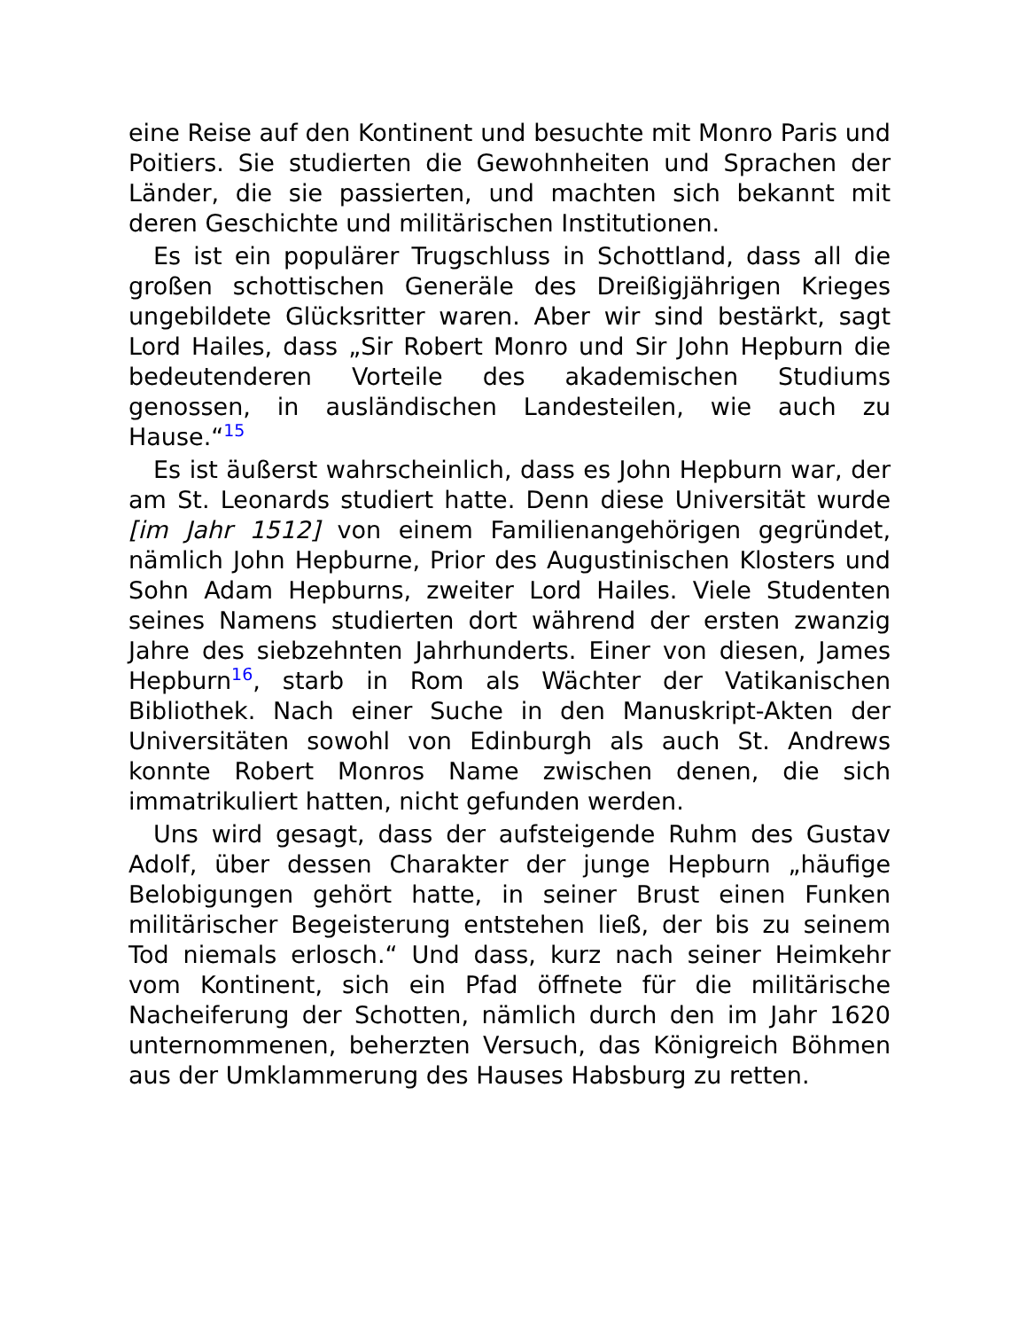eine Reise auf den Kontinent und besuchte mit Monro Paris und Poitiers. Sie studierten die Gewohnheiten und Sprachen der Länder, die sie passierten, und machten sich bekannt mit deren Geschichte und militärischen Institutionen.
Es ist ein populärer Trugschluss in Schottland, dass all die großen schottischen Generäle des Dreißigjährigen Krieges ungebildete Glücksritter waren. Aber wir sind bestärkt, sagt Lord Hailes, dass „Sir Robert Monro und Sir John Hepburn die bedeutenderen Vorteile des akademischen Studiums genossen, in ausländischen Landesteilen, wie auch zu Hause.“<sup>15</sup>
Es ist äußerst wahrscheinlich, dass es John Hepburn war, der am St. Leonards studiert hatte. Denn diese Universität wurde [im Jahr 1512] von einem Familienangehörigen gegründet, nämlich John Hepburne, Prior des Augustinischen Klosters und Sohn Adam Hepburns, zweiter Lord Hailes. Viele Studenten seines Namens studierten dort während der ersten zwanzig Jahre des siebzehnten Jahrhunderts. Einer von diesen, James Hepburn<sup>16</sup>, starb in Rom als Wächter der Vatikanischen Bibliothek. Nach einer Suche in den Manuskript-Akten der Universitäten sowohl von Edinburgh als auch St. Andrews konnte Robert Monros Name zwischen denen, die sich immatrikuliert hatten, nicht gefunden werden.
Uns wird gesagt, dass der aufsteigende Ruhm des Gustav Adolf, über dessen Charakter der junge Hepburn „häufige Belobigungen gehört hatte, in seiner Brust einen Funken militärischer Begeisterung entstehen ließ, der bis zu seinem Tod niemals erlosch.“ Und dass, kurz nach seiner Heimkehr vom Kontinent, sich ein Pfad öffnete für die militärische Nacheiferung der Schotten, nämlich durch den im Jahr 1620 unternommenen, beherzten Versuch, das Königreich Böhmen aus der Umklammerung des Hauses Habsburg zu retten.